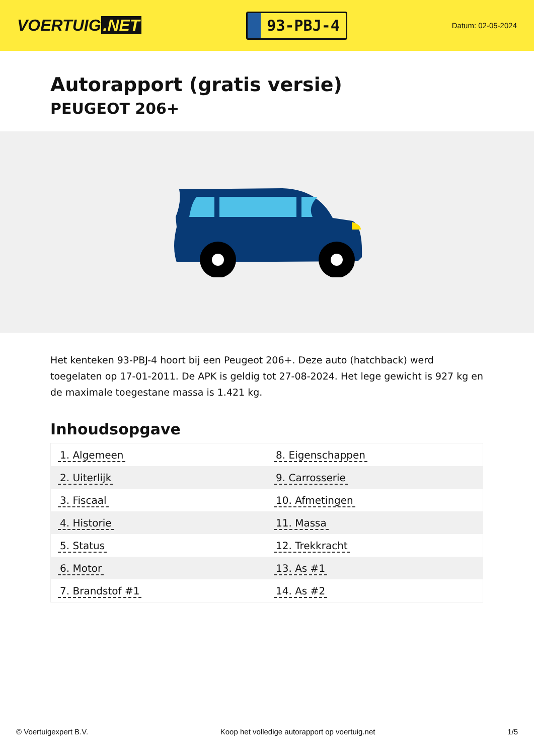VOERTUIG.NET
93-PBJ-4
Datum: 02-05-2024
Autorapport (gratis versie)
PEUGEOT 206+
Het kenteken 93-PBJ-4 hoort bij een Peugeot 206+. Deze auto (hatchback) werd toegelaten op 17-01-2011. De APK is geldig tot 27-08-2024. Het lege gewicht is 927 kg en de maximale toegestane massa is 1.421 kg.
Inhoudsopgave
| 1. Algemeen | 8. Eigenschappen |
| 2. Uiterlijk | 9. Carrosserie |
| 3. Fiscaal | 10. Afmetingen |
| 4. Historie | 11. Massa |
| 5. Status | 12. Trekkracht |
| 6. Motor | 13. As #1 |
| 7. Brandstof #1 | 14. As #2 |
© Voertuigexpert B.V. Koop het volledige autorapport op voertuig.net 1/5